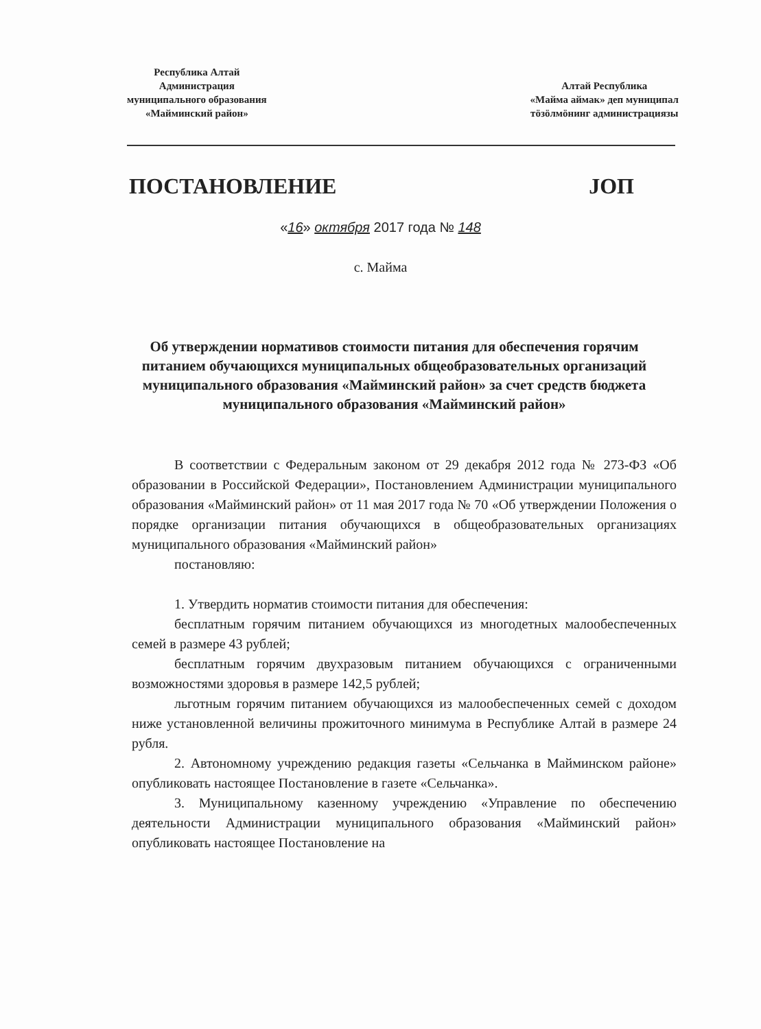Республика Алтай
Администрация
муниципального образования
«Майминский район»
Алтай Республика
«Майма аймак» деп муниципал
тӧзӧлмӧнинг администрациязы
ПОСТАНОВЛЕНИЕ ЈОП
«16» октября 2017 года № 148
с. Майма
Об утверждении нормативов стоимости питания для обеспечения горячим питанием обучающихся муниципальных общеобразовательных организаций муниципального образования «Майминский район» за счет средств бюджета муниципального образования «Майминский район»
В соответствии с Федеральным законом от 29 декабря 2012 года № 273-ФЗ «Об образовании в Российской Федерации», Постановлением Администрации муниципального образования «Майминский район» от 11 мая 2017 года № 70 «Об утверждении Положения о порядке организации питания обучающихся в общеобразовательных организациях муниципального образования «Майминский район»
постановляю:
1. Утвердить норматив стоимости питания для обеспечения:
бесплатным горячим питанием обучающихся из многодетных малообеспеченных семей в размере 43 рублей;
бесплатным горячим двухразовым питанием обучающихся с ограниченными возможностями здоровья в размере 142,5 рублей;
льготным горячим питанием обучающихся из малообеспеченных семей с доходом ниже установленной величины прожиточного минимума в Республике Алтай в размере 24 рубля.
2. Автономному учреждению редакция газеты «Сельчанка в Майминском районе» опубликовать настоящее Постановление в газете «Сельчанка».
3. Муниципальному казенному учреждению «Управление по обеспечению деятельности Администрации муниципального образования «Майминский район» опубликовать настоящее Постановление на